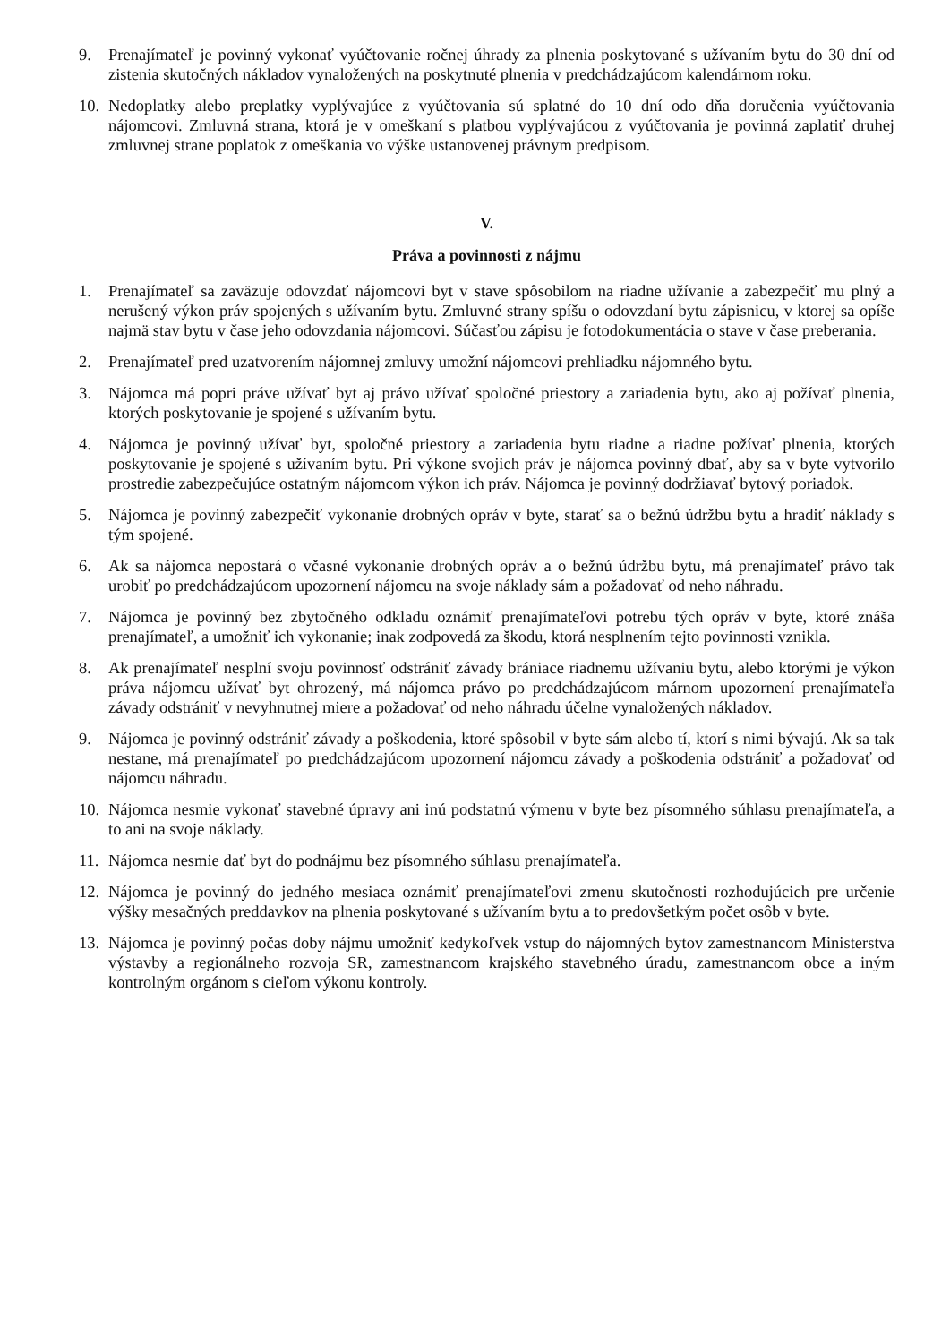9. Prenajímateľ je povinný vykonať vyúčtovanie ročnej úhrady za plnenia poskytované s užívaním bytu do 30 dní od zistenia skutočných nákladov vynaložených na poskytnuté plnenia v predchádzajúcom kalendárnom roku.
10.
Nedoplatky alebo preplatky vyplývajúce z vyúčtovania sú splatné do 10 dní odo dňa doručenia vyúčtovania nájomcovi. Zmluvná strana, ktorá je v omeškaní s platbou vyplývajúcou z vyúčtovania je povinná zaplatiť druhej zmluvnej strane poplatok z omeškania vo výške ustanovenej právnym predpisom.
V.
Práva a povinnosti z nájmu
1. Prenajímateľ sa zaväzuje odovzdať nájomcovi byt v stave spôsobilom na riadne užívanie a zabezpečiť mu plný a nerušený výkon práv spojených s užívaním bytu. Zmluvné strany spíšu o odovzdaní bytu zápisnicu, v ktorej sa opíše najmä stav bytu v čase jeho odovzdania nájomcovi. Súčasťou zápisu je fotodokumentácia o stave v čase preberania.
2. Prenajímateľ pred uzatvorením nájomnej zmluvy umožní nájomcovi prehliadku nájomného bytu.
3. Nájomca má popri práve užívať byt aj právo užívať spoločné priestory a zariadenia bytu, ako aj požívať plnenia, ktorých poskytovanie je spojené s užívaním bytu.
4. Nájomca je povinný užívať byt, spoločné priestory a zariadenia bytu riadne a riadne požívať plnenia, ktorých poskytovanie je spojené s užívaním bytu. Pri výkone svojich práv je nájomca povinný dbať, aby sa v byte vytvorilo prostredie zabezpečujúce ostatným nájomcom výkon ich práv. Nájomca je povinný dodržiavať bytový poriadok.
5. Nájomca je povinný zabezpečiť vykonanie drobných opráv v byte, starať sa o bežnú údržbu bytu a hradiť náklady s tým spojené.
6. Ak sa nájomca nepostará o včasné vykonanie drobných opráv a o bežnú údržbu bytu, má prenajímateľ právo tak urobiť po predchádzajúcom upozornení nájomcu na svoje náklady sám a požadovať od neho náhradu.
7. Nájomca je povinný bez zbytočného odkladu oznámiť prenajímateľovi potrebu tých opráv v byte, ktoré znáša prenajímateľ, a umožniť ich vykonanie; inak zodpovedá za škodu, ktorá nesplnením tejto povinnosti vznikla.
8. Ak prenajímateľ nesplní svoju povinnosť odstrániť závady brániace riadnemu užívaniu bytu, alebo ktorými je výkon práva nájomcu užívať byt ohrozený, má nájomca právo po predchádzajúcom márnom upozornení prenajímateľa závady odstrániť v nevyhnutnej miere a požadovať od neho náhradu účelne vynaložených nákladov.
9. Nájomca je povinný odstrániť závady a poškodenia, ktoré spôsobil v byte sám alebo tí, ktorí s nimi bývajú. Ak sa tak nestane, má prenajímateľ po predchádzajúcom upozornení nájomcu závady a poškodenia odstrániť a požadovať od nájomcu náhradu.
10.
Nájomca nesmie vykonať stavebné úpravy ani inú podstatnú výmenu v byte bez písomného súhlasu prenajímateľa, a to ani na svoje náklady.
11.
Nájomca nesmie dať byt do podnájmu bez písomného súhlasu prenajímateľa.
12.
Nájomca je povinný do jedného mesiaca oznámiť prenajímateľovi zmenu skutočnosti rozhodujúcich pre určenie výšky mesačných preddavkov na plnenia poskytované s užívaním bytu a to predovšetkým počet osôb v byte.
13.
Nájomca je povinný počas doby nájmu umožniť kedykoľvek vstup do nájomných bytov zamestnancom Ministerstva výstavby a regionálneho rozvoja SR, zamestnancom krajského stavebného úradu, zamestnancom obce a iným kontrolným orgánom s cieľom výkonu kontroly.